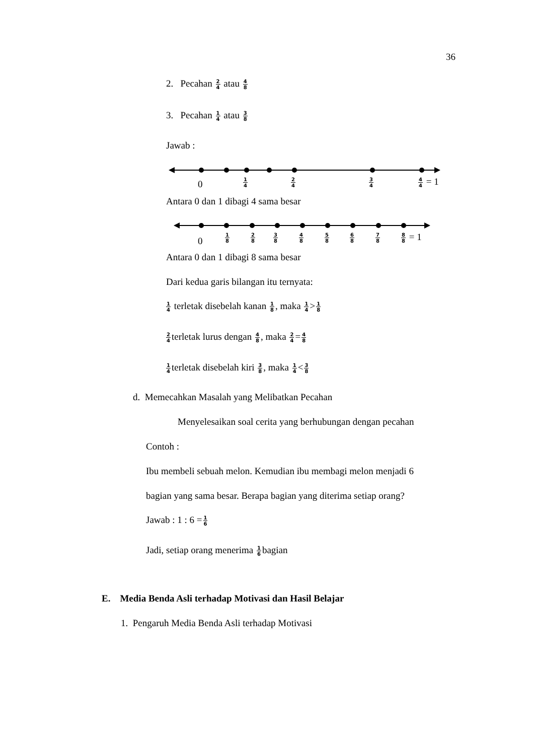36
2. Pecahan 2 4 atau 4 8
3. Pecahan 1 4 atau 3 8
Jawab :
0 1 4 2 4 3 4 4 4 = 1
Antara 0 dan 1 dibagi 4 sama besar
0
1 8 2 8 3 8 4 8 5 8 6 8 7 8 8 8 = 1
Antara 0 dan 1 dibagi 8 sama besar
Dari kedua garis bilangan itu ternyata:
1 4 terletak disebelah kanan 1 8, maka 1 4>1 8
2 4terletak lurus dengan 4 8, maka 2 4=4 8
1 4terletak disebelah kiri 3 8, maka 1 4<3 8
d. Memecahkan Masalah yang Melibatkan Pecahan
Menyelesaikan soal cerita yang berhubungan dengan pecahan
Contoh :
Ibu membeli sebuah melon. Kemudian ibu membagi melon menjadi 6
bagian yang sama besar. Berapa bagian yang diterima setiap orang?
Jawab : 1 : 6 =1 6
Jadi, setiap orang menerima 1 6bagian
E. Media Benda Asli terhadap Motivasi dan Hasil Belajar
1. Pengaruh Media Benda Asli terhadap Motivasi